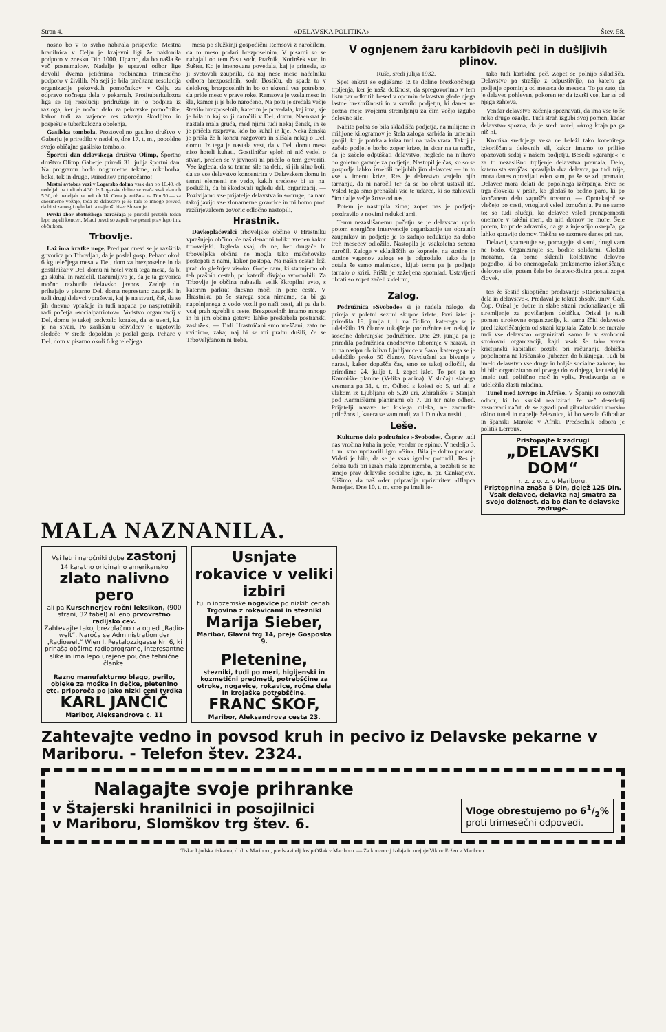Stran 4. »DELAVSKA POLITIKA« Štev. 58.
nosno bo v to svrho nabirala prispevke. Mestna hranilnica v Celju je krajevni ligi že naklonila podporo v znesku Din 1000. Upamo, da bo našla še več posnemalcev. Nadalje je upravni odbor lige dovolil dvema jetičnima rodbinama trimesečno podporo v živilih. Na seji je bila prečitana resolucija organizacije pekovskih pomočnikov v Celju za odpravo nočnega dela v pekarnah. Protituberkulozna liga se tej resoluciji pridružuje in jo podpira iz razloga, ker je nočno delo za pekovske pomočnike, kakor tudi za vajence res zdravju škodljivo in pospešuje tuberkulozna obolenja.
Gasilska tombola. Prostovoljno gasilno društvo v Gaberju je priredilo v nedeljo, dne 17. t. m., popoldne svojo običajno gasilsko tombolo.
Športni dan delavskega društva Olimp. Športno društvo Olimp Gaberje priredi 31. julija športni dan. Na programu bodo nogometne tekme, rokoborba, boks, tek in drugo. Prireditev priporočamo!
Mestni avtobus vozi v Logarsko dolino vsak dan ob 16.40, ob nedeljah pa tudi ob 4.30. Iz Logarske doline se vrača vsak dan ob 5.30, ob nedeljah pa tudi ob 18. Cena je znižana na Din 50.— za enosmerno vožnjo, toda za delavstvo je še tudi to mnogo preveč, da bi si zamogli ogledati ta najlepši biser Slovenije.
Pevski zbor obrtniškega naraščaja je priredil pretekli teden lepo uspeli koncert. Mladi pevci so zapeli vse pesmi prav lepo in z občutkom.
Trbovlje.
Laž ima kratke noge. Pred par dnevi se je razširila govorica po Trbovljah, da je poslal gosp. Peharc okoli 6 kg telečjega mesa v Del. dom za brezposelne in da gostilničar v Del. domu ni hotel vzeti tega mesa, da bi ga skuhal in razdelil. Razumljivo je, da je ta govorica močno razburila delavsko javnost. Zadnje dni prihajajo v pisarno Del. doma neprestano zaupniki in tudi drugi delavci vpraševat, kaj je na stvari, češ, da se jih dnevno vprašuje in tudi napada po nasprotnikih radi početja »socialpatriotov«. Vodstvo organizacij v Del. domu je takoj podvzelo korake, da se uveri, kaj je na stvari. Po zaslišanju očividcev je ugotovilo sledeče: V sredo dopoldan je poslal gosp. Peharc v Del. dom v pisarno okoli 6 kg telečjega
mesa po služkinji gospodični Remsovi z naročilom, da to meso podari brezposelnim. V pisarni so se nahajali ob tem času sodr. Pražnik, Korinšek star. in Šušter. Ko je imenovana povedala, kaj je prinesla, so ji svetovali zaupniki, da naj nese meso načelniku odbora brezposelnih, sodr. Bostiču, da spada to v delokrog brezposelnih in bo on ukrenil vse potrebno, da pride meso v prave roke. Remsova je vzela meso in šla, kamor ji je bilo naročeno. Na potu je srečala večje število brezposelnih, katerim je povedala, kaj ima, kje je bila in kaj so ji naročili v Del. domu. Naenkrat je nastala mala gruča, med njimi tudi nekaj žensk, in se je pričela razprava, kdo bo kuhal in kje. Neka ženska je prišla že h koncu razgovora in slišala nekaj o Del. domu. Iz tega je nastala vest, da v Del. domu mesa niso hoteli kuhati. Gostilničar sploh ni nič vedel o stvari, preden se v javnosti ni pričelo o tem govoriti. Vse izgleda, da so temne sile na delu, ki jih silno boli, da se vse delavstvo koncentrira v Delavskem domu in temni elementi ne vedo, kakih sredstev bi se naj poslužili, da bi škodovali ugledu del. organizacij. — Pozivljamo vse prijatelje delavstva in sodruge, da nam takoj javijo vse zlonamerne govorice in mi bomo proti razširjevalcem govoric odločno nastopili.
Hrastnik.
Davkoplačevalci trboveljske občine v Hrastniku vprašujejo občino, če naš denar ni toliko vreden kakor trboveljski. Izgleda vsaj, da ne, ker drugače bi trboveljska občina ne mogla tako mačehovsko postopati z nami, kakor postopa. Na naših cestah leži prah do gležnjev visoko. Gorje nam, ki stanujemo ob teh prašnih cestah, po katerih divjajo avtomobili. Za Trbovlje je občina nabavila velik škropilni avto, s katerim parkrat dnevno moči in pere ceste. V Hrastniku pa še starega soda nimamo, da bi ga napolnjenega z vodo vozili po naši cesti, ali pa da bi vsaj prah zgrebli s ceste. Brezposelnih imamo mnogo in bi jim občina gotovo lahko preskrbela postranski zaslužek. — Tudi Hrastničani smo meščani, zato ne uvidimo, zakaj naj bi se mi prahu dušili, če se Trboveljčanom ni treba.
V ognjenem žaru karbidovih peči in dušljivih plinov.
Ruše, sredi julija 1932.
Spet enkrat se oglašamo iz te doline brezkončnega trpljenja, ker je naša dolžnost, da spregovorimo v tem listu par odkritih besed v opomin delavstvu glede njega lastne brezbrižnosti in v svarilo podjetju, ki danes ne pozna meje svojemu stremljenju za čim večjo izgubo delovne sile.
Nabito polna so bila skladišča podjetja, na milijone in milijone kilogramov je štela zaloga karbida in umetnih gnojil, ko je potrkala kriza tudi na naša vrata. Takoj je začelo podjetje borbo zoper krizo, in sicer na ta način, da je začelo odpuščati delavstvo, neglede na njihovo dolgoletno garanje za podjetje. Nastopil je čas, ko so se gospodje lahko iznebili neljubih jim delavcev — in to vse v imenu krize. Res je delavstvo verjelo njih tarnanju, da ni naročil ter da se bo obrat ustavil itd. Vsled tega smo prenašali vse te udarce, ki so zahtevali čim dalje večje žrtve od nas.
Potem je nastopila zima; zopet nas je podjetje pozdravilo z novimi redukcijami.
Temu nezaslišanemu početju se je delavstvo uprlo potom energične intervencije organizacije ter obratnih zaupnikov in podjetje je to zadnjo redukcijo za dobo treh mesecev odložilo. Nastopila je vsakoletna sezona naročil. Zaloge v skladiščih so kopnele, na stotine in stotine vagonov zaloge se je odprodalo, tako da je ostala še samo malenkost, kljub temu pa je podjetje tarnalo o krizi. Prišla je zaželjena spomlad. Ustavljeni obrati so zopet začeli z delom,
tako tudi karbidna peč. Zopet se polnijo skladišča. Delavstvo pa strašijo z odpustitvijo, na katero ga podjetje opominja od meseca do meseca. To pa zato, da je delavec pohleven, pokoren ter da izvrši vse, kar se od njega zahteva.
Vendar delavstvo začenja spoznavati, da ima vse to še neko drugo ozadje. Tudi strah izgubi svoj pomen, kadar delavstvo spozna, da je sredi votel, okrog kraja pa ga nič ni.
Kronika srednjega veka ne beleži tako korenitega izkoriščanja delovnih sil, kakor imamo to priliko opazovati sedaj v našem podjetju. Beseda »garanje« je za to nezaslišno trpljenje delavstva premala. Delo, katero sta svojčas opravljala dva delavca, pa tudi trije, mora danes opravljati eden sam, pa še se zdi premalo. Delavec mora delati do popolnega izčrpanja. Srce se trga človeku v prsih, ko gledaš to bedno paro, ki po končanem delu zapušča tovarno. — Opotekajoč se vlečejo po cesti, vrtoglavi vsled izmučenja. Pa ne samo to; so tudi slučaji, ko delavec vsled prenapornosti onemore v takšni meri, da niti domov ne more. Šele potem, ko pride zdravnik, da ga z injekcijo okrepča, ga lahko spravijo domov. Takšne so razmere danes pri nas.
Delavci, spametujte se, pomagajte si sami, drugi vam ne bodo. Organizirajte se, bodite solidarni. Gledati moramo, da bomo sklenili kolektivno delovno pogodbo, ki bo onemogočala prekomerno izkoriščanje delovne sile, potem šele bo delavec-živina postal zopet človek.
Zalog.
Podružnica »Svobode« si je nadela nalogo, da prireja v poletni sezoni skupne izlete. Prvi izlet je priredila 19. junija t. l. na Golico, katerega se je udeležilo 19 članov tukajšnje podružnice ter nekaj iz sosedne dobrunjske podružnice. Dne 29. junija pa je priredila podružnica enodnevno taborenje v naravi, in to na nasipu ob izlivu Ljubljanice v Savo, katerega se je udeležilo preko 50 članov. Navdušeni za bivanje v naravi, kakor dopušča čas, smo se takoj odločili, da priredimo 24. julija t. l. zopet izlet. To pot pa na Kamniške planine (Velika planina). V slučaju slabega vremena pa 31. t. m. Odhod s kolesi ob 5. uri ali z vlakom iz Ljubljane ob 5.20 uri. Zbirališče v Stanjah pod Kamniškimi planinami ob 7. uri ter nato odhod. Prijatelji narave ter kislega mleka, ne zamudite priložnosti, katera se vam nudi, za 1 Din dva nasititi.
Leše.
Kulturno delo podružnice »Svobode«. Čeprav tudi nas vročina kuha in peče, vendar ne spimo. V nedeljo 3. t. m. smo uprizorili igro »Sin«. Bila je dobro podana. Videti je bilo, da se je vsak igralec potrudil. Res je dobra tudi pri igrah mala izprememba, a pozabiti se ne smejo prav delavske socialne igre, n. pr. Cankarjeve. Slišimo, da naš oder pripravlja uprizoritev »Hlapca Jerneja«. Dne 10. t. m. smo pa imeli le-
tos že šestič skioptično predavanje »Racionalizacija dela in delavstvo«. Predaval je tokrat absolv. univ. Gab. Čop. Orisal je dobre in slabe strani racionalizacije ali stremljenje za povišanjem dobička. Orisal je tudi pomen strokovne organizacije, ki sama ščiti delavstvo pred izkoriščanjem od strani kapitala. Zato bi se moralo tudi vse delavstvo organizirati samo le v svobodni strokovni organizaciji, kajti vsak še tako veren kristjanski kapitalist pozabi pri računanju dobička popolnoma na krščansko ljubezen do bližnjega. Tudi bi imelo delavstvo vse druge in boljše socialne zakone, ko bi bilo organizirano od prvega do zadnjega, ker tedaj bi imelo tudi politično moč in vpliv. Predavanja se je udeležila zlasti mladina.
Tunel med Evropo in Afriko. V Španiji so osnovali odbor, ki bo skušal realizirati že več desetletij zasnovani načrt, da se zgradi pod gibraltarskim morsko ožino tunel in napelje železnica, ki bo vezala Gibraltar in španski Maroko v Afriki. Predsednik odbora je politik Lerroux.
Pristopajte k zadrugi
„DELAVSKI DOM“r. z. z o. z. v Mariboru.
Pristopnina znaša 5 Din, delež 125 Din. Vsak delavec, delavka naj smatra za svojo dolžnost, da bo član te delavske zadruge.
MALA NAZNANILA.
Vsi letni naročniki dobe zastonj
14 karatno originalno amerikansko
zlato nalivno pero
ali pa Kürschnerjev ročni leksikon, (900 strani, 32 tabel) ali eno prvovrstno radijsko cev.
Zahtevajte takoj brezplačno na ogled „Radio-welt“. Naroča se Administration der „Radiowelt“ Wien I, Pestalozzigasse Nr. 6, ki prinaša obširne radioprograme, interesantne slike in ima lepo urejene poučne tehnične članke.
Razno manufakturno blago, perilo, obleke za moške in dečke, pletenino etc. priporoča po jako nizki ceni tvrdka
KARL JANČIČ
Maribor, Aleksandrova c. 11
Usnjate rokavice v veliki izbiri
tu in inozemske nogavice po nizkih cenah.
Trgovina z rokavicami in stezniki
Marija Sieber,
Maribor, Glavni trg 14, preje Gosposka 9.
Pletenine,
stezniki, tudi po meri, higijenski in kozmetični predmeti, potrebščine za otroke, nogavice, rokavice, ročna dela in krojaške potrebščine.
FRANC ŠKOF,
Maribor, Aleksandrova cesta 23.
Zahtevajte vedno in povsod kruh in pecivo iz Delavske pekarne v Mariboru. - Telefon štev. 2324.
Nalagajte svoje prihranke
v Štajerski hranilnici in posojilnici
v Mariboru, Slomškov trg štev. 6.
Vloge obrestujemo po 61/2%
proti trimesečni odpovedi.
Tiska: Ljudska tiskarna, d. d. v Mariboru, predstavitelj Josip Ošlak v Mariboru. — Za konzorcij izdaja in urejuje Viktor Eržen v Mariboru.